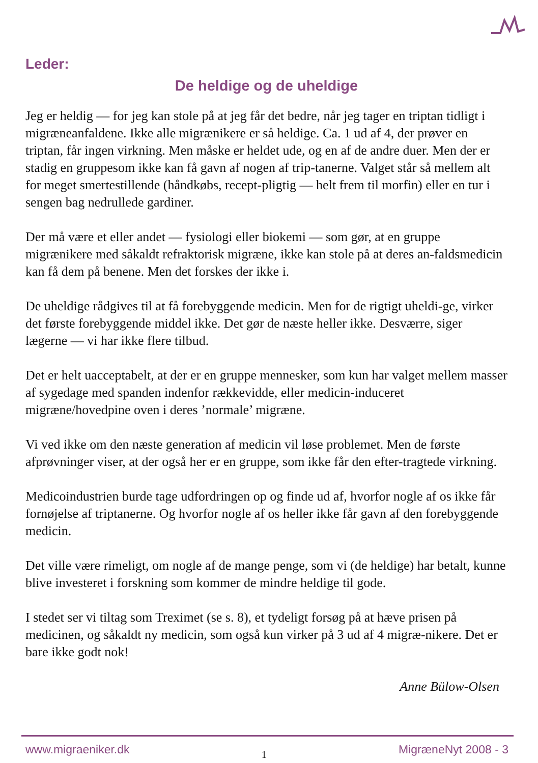Leder:
De heldige og de uheldige
Jeg er heldig — for jeg kan stole på at jeg får det bedre, når jeg tager en triptan tidligt i migræneanfaldene. Ikke alle migrænikere er så heldige. Ca. 1 ud af 4, der prøver en triptan, får ingen virkning. Men måske er heldet ude, og en af de andre duer. Men der er stadig en gruppesom ikke kan få gavn af nogen af trip-tanerne. Valget står så mellem alt for meget smertestillende (håndkøbs, recept-pligtig — helt frem til morfin) eller en tur i sengen bag nedrullede gardiner.
Der må være et eller andet — fysiologi eller biokemi — som gør, at en gruppe migrænikere med såkaldt refraktorisk migræne, ikke kan stole på at deres an-faldsmedicin kan få dem på benene. Men det forskes der ikke i.
De uheldige rådgives til at få forebyggende medicin. Men for de rigtigt uheldi-ge, virker det første forebyggende middel ikke. Det gør de næste heller ikke. Desværre, siger lægerne — vi har ikke flere tilbud.
Det er helt uacceptabelt, at der er en gruppe mennesker, som kun har valget mellem masser af sygedage med spanden indenfor rækkevidde, eller medicin-induceret migræne/hovedpine oven i deres ’normale’ migræne.
Vi ved ikke om den næste generation af medicin vil løse problemet. Men de første afprøvninger viser, at der også her er en gruppe, som ikke får den efter-tragtede virkning.
Medicoindustrien burde tage udfordringen op og finde ud af, hvorfor nogle af os ikke får fornøjelse af triptanerne. Og hvorfor nogle af os heller ikke får gavn af den forebyggende medicin.
Det ville være rimeligt, om nogle af de mange penge, som vi (de heldige) har betalt, kunne blive investeret i forskning som kommer de mindre heldige til gode.
I stedet ser vi tiltag som Treximet (se s. 8), et tydeligt forsøg på at hæve prisen på medicinen, og såkaldt ny medicin, som også kun virker på 3 ud af 4 migræ-nikere. Det er bare ikke godt nok!
Anne Bülow-Olsen
www.migraeniker.dk 1 MigræneNyt 2008 - 3